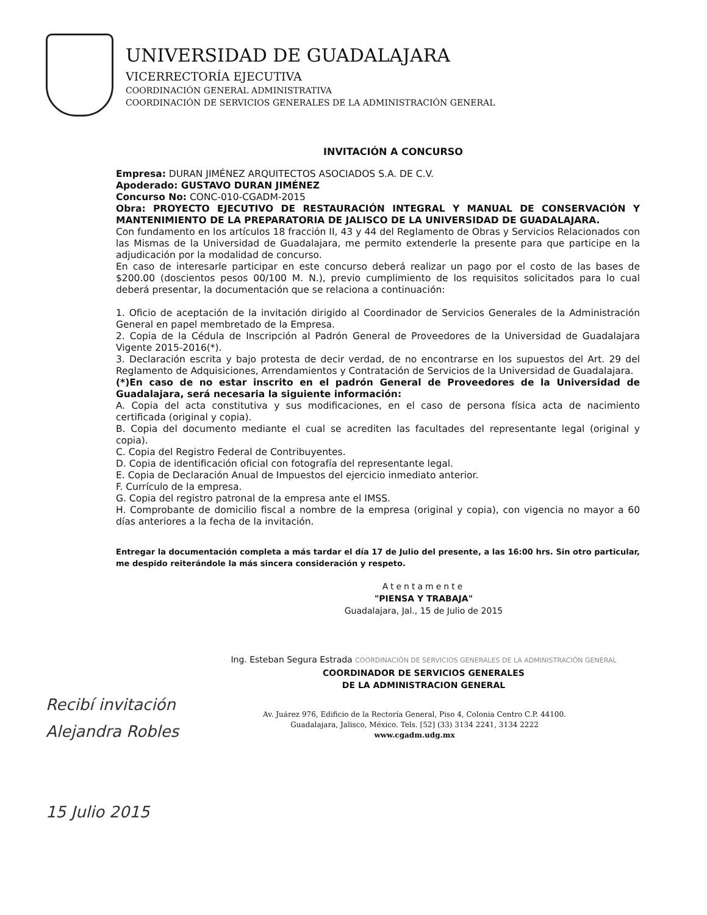UNIVERSIDAD DE GUADALAJARA
VICERRECTORÍA EJECUTIVA
COORDINACIÓN GENERAL ADMINISTRATIVA
COORDINACIÓN DE SERVICIOS GENERALES DE LA ADMINISTRACIÓN GENERAL
INVITACIÓN A CONCURSO
Empresa: DURAN JIMÉNEZ ARQUITECTOS ASOCIADOS S.A. DE C.V.
Apoderado: GUSTAVO DURAN JIMÉNEZ
Concurso No: CONC-010-CGADM-2015
Obra: PROYECTO EJECUTIVO DE RESTAURACIÓN INTEGRAL Y MANUAL DE CONSERVACIÓN Y MANTENIMIENTO DE LA PREPARATORIA DE JALISCO DE LA UNIVERSIDAD DE GUADALAJARA.
Con fundamento en los artículos 18 fracción II, 43 y 44 del Reglamento de Obras y Servicios Relacionados con las Mismas de la Universidad de Guadalajara, me permito extenderle la presente para que participe en la adjudicación por la modalidad de concurso.
En caso de interesarle participar en este concurso deberá realizar un pago por el costo de las bases de $200.00 (doscientos pesos 00/100 M. N.), previo cumplimiento de los requisitos solicitados para lo cual deberá presentar, la documentación que se relaciona a continuación:
1. Oficio de aceptación de la invitación dirigido al Coordinador de Servicios Generales de la Administración General en papel membretado de la Empresa.
2. Copia de la Cédula de Inscripción al Padrón General de Proveedores de la Universidad de Guadalajara Vigente 2015-2016(*).
3. Declaración escrita y bajo protesta de decir verdad, de no encontrarse en los supuestos del Art. 29 del Reglamento de Adquisiciones, Arrendamientos y Contratación de Servicios de la Universidad de Guadalajara.
(*)En caso de no estar inscrito en el padrón General de Proveedores de la Universidad de Guadalajara, será necesaria la siguiente información:
A. Copia del acta constitutiva y sus modificaciones, en el caso de persona física acta de nacimiento certificada (original y copia).
B. Copia del documento mediante el cual se acrediten las facultades del representante legal (original y copia).
C. Copia del Registro Federal de Contribuyentes.
D. Copia de identificación oficial con fotografía del representante legal.
E. Copia de Declaración Anual de Impuestos del ejercicio inmediato anterior.
F. Currículo de la empresa.
G. Copia del registro patronal de la empresa ante el IMSS.
H. Comprobante de domicilio fiscal a nombre de la empresa (original y copia), con vigencia no mayor a 60 días anteriores a la fecha de la invitación.
Entregar la documentación completa a más tardar el día 17 de Julio del presente, a las 16:00 hrs. Sin otro particular, me despido reiterándole la más sincera consideración y respeto.
Atentamente
"PIENSA Y TRABAJA"
Guadalajara, Jal., 15 de Julio de 2015
Ing. Esteban Segura Estrada COORDINACIÓN DE SERVICIOS GENERALES DE LA ADMINISTRACIÓN GENERAL
COORDINADOR DE SERVICIOS GENERALES
DE LA ADMINISTRACION GENERAL
Recibí invitación
Alejandra Robles
15 Julio 2015
Av. Juárez 976, Edificio de la Rectoría General, Piso 4, Colonia Centro C.P. 44100.
Guadalajara, Jalisco, México. Tels. [52] (33) 3134 2241, 3134 2222
www.cgadm.udg.mx